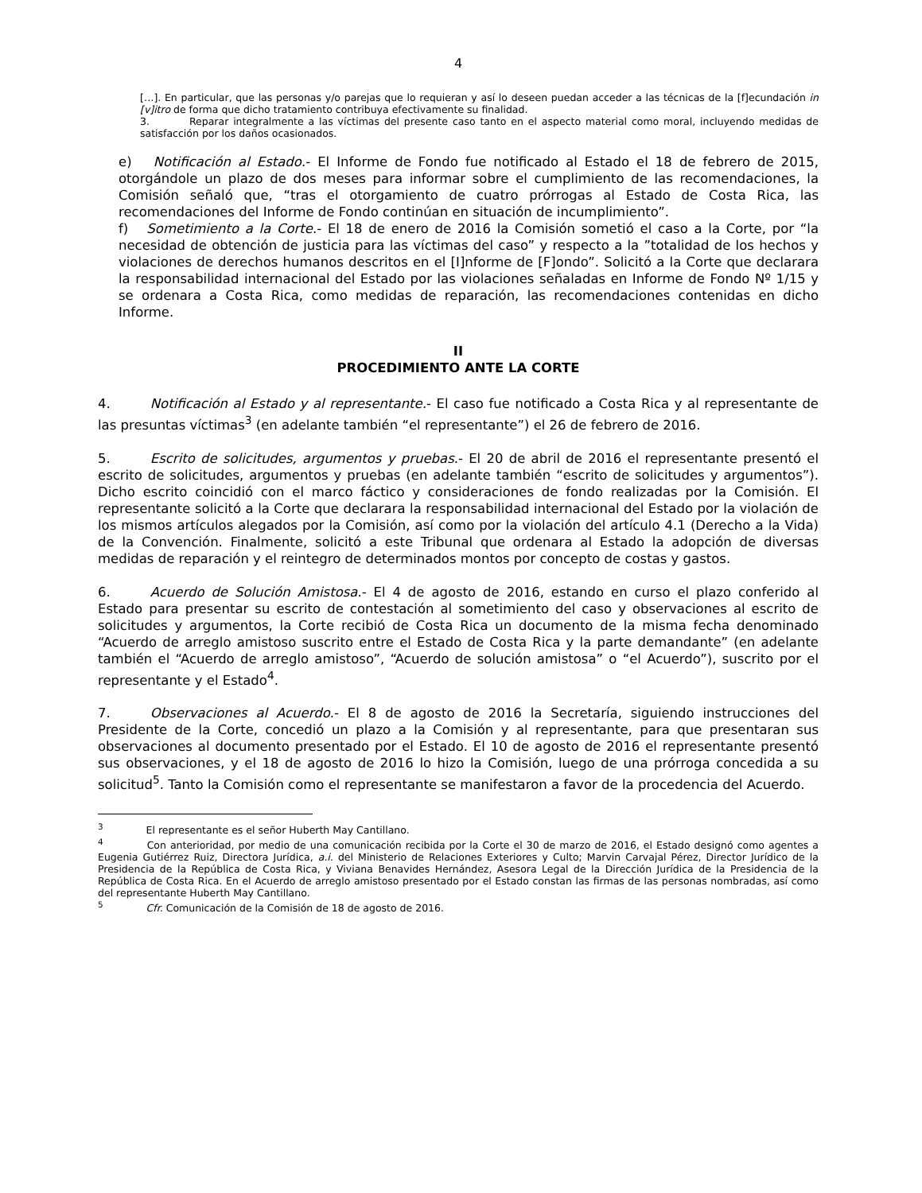4
[…]. En particular, que las personas y/o parejas que lo requieran y así lo deseen puedan acceder a las técnicas de la [f]ecundación in [v]itro de forma que dicho tratamiento contribuya efectivamente su finalidad.
3. Reparar integralmente a las víctimas del presente caso tanto en el aspecto material como moral, incluyendo medidas de satisfacción por los daños ocasionados.
e) Notificación al Estado.- El Informe de Fondo fue notificado al Estado el 18 de febrero de 2015, otorgándole un plazo de dos meses para informar sobre el cumplimiento de las recomendaciones, la Comisión señaló que, “tras el otorgamiento de cuatro prórrogas al Estado de Costa Rica, las recomendaciones del Informe de Fondo continúan en situación de incumplimiento”.
f) Sometimiento a la Corte.- El 18 de enero de 2016 la Comisión sometió el caso a la Corte, por “la necesidad de obtención de justicia para las víctimas del caso” y respecto a la ”totalidad de los hechos y violaciones de derechos humanos descritos en el [I]nforme de [F]ondo”. Solicitó a la Corte que declarara la responsabilidad internacional del Estado por las violaciones señaladas en Informe de Fondo Nº 1/15 y se ordenara a Costa Rica, como medidas de reparación, las recomendaciones contenidas en dicho Informe.
II
PROCEDIMIENTO ANTE LA CORTE
4. Notificación al Estado y al representante.- El caso fue notificado a Costa Rica y al representante de las presuntas víctimas<sup>3</sup> (en adelante también “el representante”) el 26 de febrero de 2016.
5. Escrito de solicitudes, argumentos y pruebas.- El 20 de abril de 2016 el representante presentó el escrito de solicitudes, argumentos y pruebas (en adelante también “escrito de solicitudes y argumentos”). Dicho escrito coincidió con el marco fáctico y consideraciones de fondo realizadas por la Comisión. El representante solicitó a la Corte que declarara la responsabilidad internacional del Estado por la violación de los mismos artículos alegados por la Comisión, así como por la violación del artículo 4.1 (Derecho a la Vida) de la Convención. Finalmente, solicitó a este Tribunal que ordenara al Estado la adopción de diversas medidas de reparación y el reintegro de determinados montos por concepto de costas y gastos.
6. Acuerdo de Solución Amistosa.- El 4 de agosto de 2016, estando en curso el plazo conferido al Estado para presentar su escrito de contestación al sometimiento del caso y observaciones al escrito de solicitudes y argumentos, la Corte recibió de Costa Rica un documento de la misma fecha denominado “Acuerdo de arreglo amistoso suscrito entre el Estado de Costa Rica y la parte demandante” (en adelante también el “Acuerdo de arreglo amistoso”, “Acuerdo de solución amistosa” o “el Acuerdo”), suscrito por el representante y el Estado<sup>4</sup>.
7. Observaciones al Acuerdo.- El 8 de agosto de 2016 la Secretaría, siguiendo instrucciones del Presidente de la Corte, concedió un plazo a la Comisión y al representante, para que presentaran sus observaciones al documento presentado por el Estado. El 10 de agosto de 2016 el representante presentó sus observaciones, y el 18 de agosto de 2016 lo hizo la Comisión, luego de una prórroga concedida a su solicitud<sup>5</sup>. Tanto la Comisión como el representante se manifestaron a favor de la procedencia del Acuerdo.
<sup>3</sup> El representante es el señor Huberth May Cantillano.
<sup>4</sup> Con anterioridad, por medio de una comunicación recibida por la Corte el 30 de marzo de 2016, el Estado designó como agentes a Eugenia Gutiérrez Ruiz, Directora Jurídica, a.i. del Ministerio de Relaciones Exteriores y Culto; Marvin Carvajal Pérez, Director Jurídico de la Presidencia de la República de Costa Rica, y Viviana Benavides Hernández, Asesora Legal de la Dirección Jurídica de la Presidencia de la República de Costa Rica. En el Acuerdo de arreglo amistoso presentado por el Estado constan las firmas de las personas nombradas, así como del representante Huberth May Cantillano.
<sup>5</sup> Cfr. Comunicación de la Comisión de 18 de agosto de 2016.